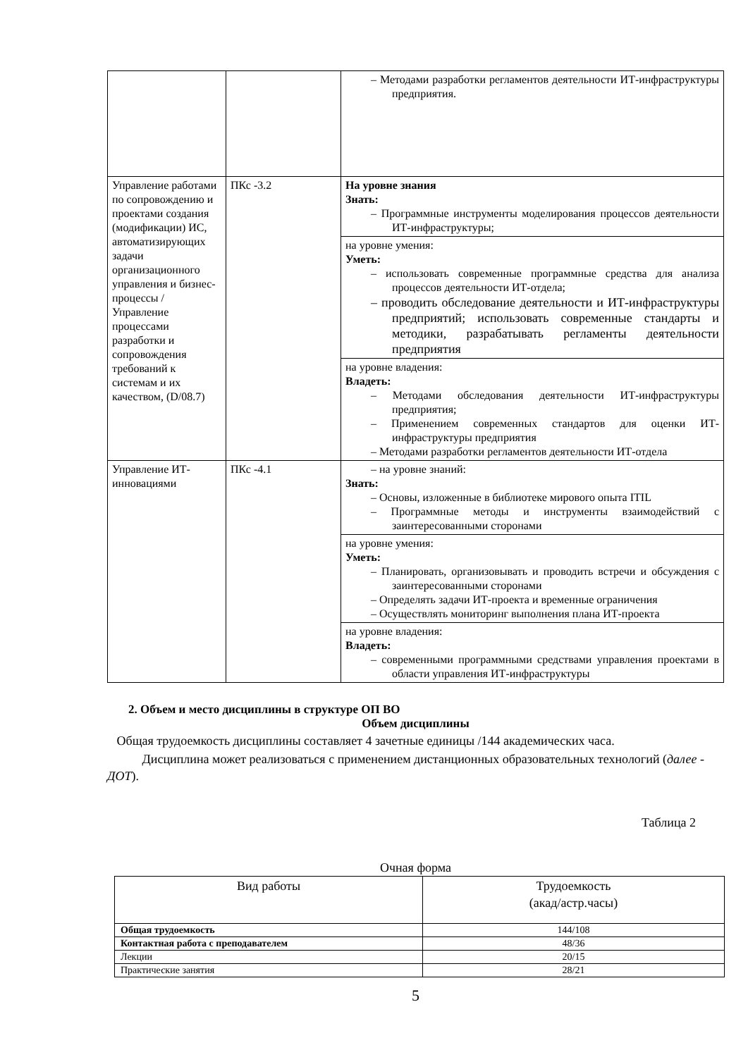| | | – Методами разработки регламентов деятельности ИТ-инфраструктуры предприятия. |
| Управление работами по сопровождению и проектами создания (модификации) ИС, автоматизирующих задачи организационного управления и бизнес-процессы / Управление процессами разработки и сопровождения требований к системам и их качеством, (D/08.7) | ПКс -3.2 | На уровне знания Знать: – Программные инструменты моделирования процессов деятельности ИТ-инфраструктуры; |
| | | на уровне умения: Уметь: – использовать современные программные средства для анализа процессов деятельности ИТ-отдела; – проводить обследование деятельности и ИТ-инфраструктуры предприятий; использовать современные стандарты и методики, разрабатывать регламенты деятельности предприятия |
| | | на уровне владения: Владеть: – Методами обследования деятельности ИТ-инфраструктуры предприятия; – Применением современных стандартов для оценки ИТ-инфраструктуры предприятия – Методами разработки регламентов деятельности ИТ-отдела |
| Управление ИТ-инновациями | ПКс -4.1 | – на уровне знаний: Знать: – Основы, изложенные в библиотеке мирового опыта ITIL – Программные методы и инструменты взаимодействий с заинтересованными сторонами |
| | | на уровне умения: Уметь: – Планировать, организовывать и проводить встречи и обсуждения с заинтересованными сторонами – Определять задачи ИТ-проекта и временные ограничения – Осуществлять мониторинг выполнения плана ИТ-проекта |
| | | на уровне владения: Владеть: – современными программными средствами управления проектами в области управления ИТ-инфраструктуры |
2. Объем и место дисциплины в структуре ОП ВО
Объем дисциплины
Общая трудоемкость дисциплины составляет 4 зачетные единицы /144 академических часа.
Дисциплина может реализоваться с применением дистанционных образовательных технологий (далее - ДОТ).
Таблица 2
Очная форма
| Вид работы | Трудоемкость (акад/астр.часы) |
| Общая трудоемкость | 144/108 |
| Контактная работа с преподавателем | 48/36 |
| Лекции | 20/15 |
| Практические занятия | 28/21 |
5